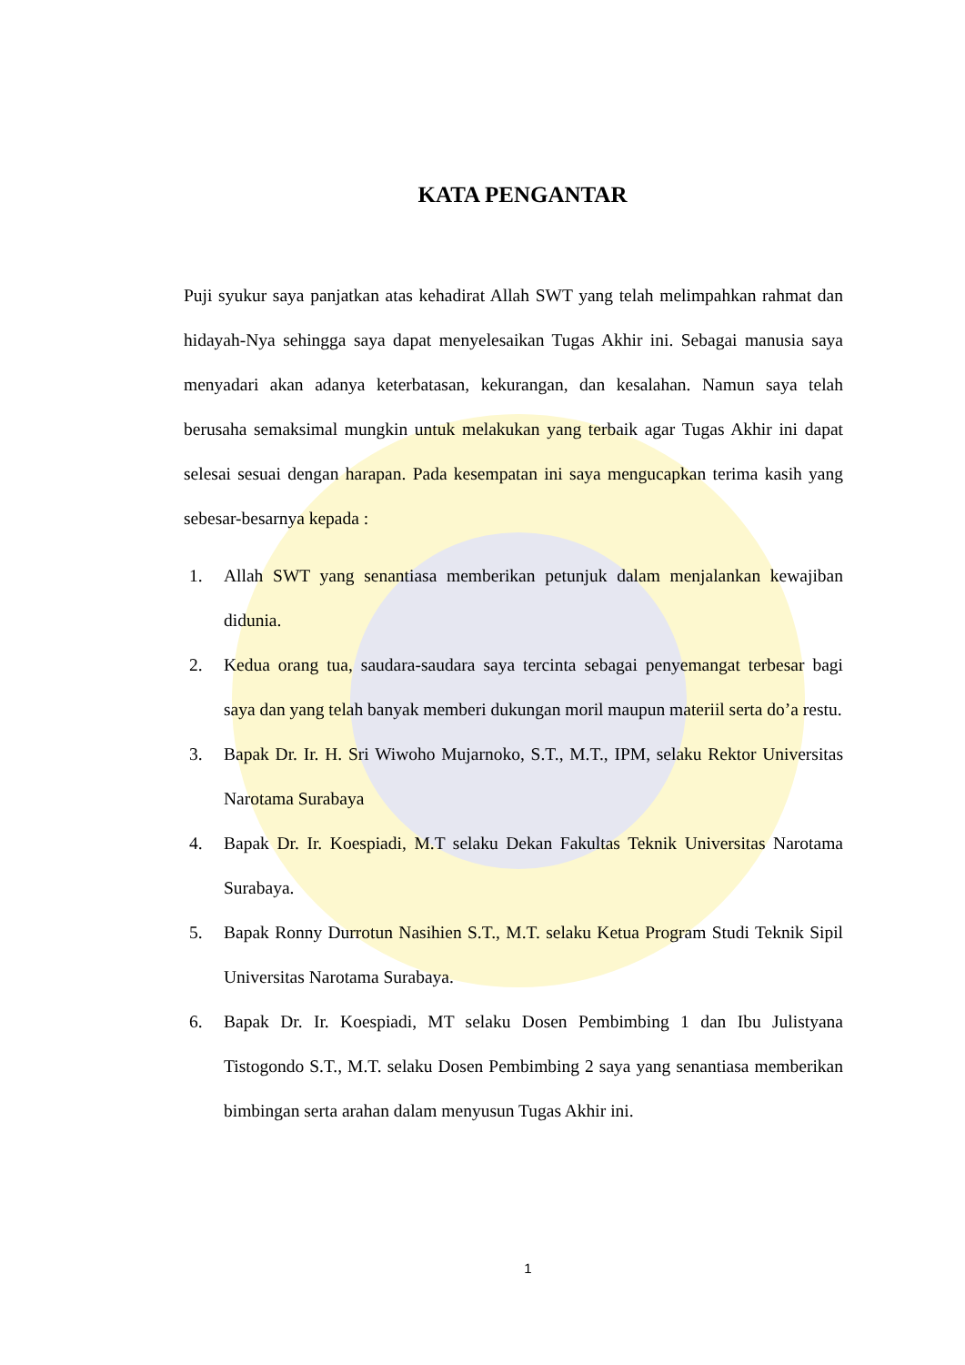KATA PENGANTAR
Puji syukur saya panjatkan atas kehadirat Allah SWT yang telah melimpahkan rahmat dan hidayah-Nya sehingga saya dapat menyelesaikan Tugas Akhir ini. Sebagai manusia saya menyadari akan adanya keterbatasan, kekurangan, dan kesalahan. Namun saya telah berusaha semaksimal mungkin untuk melakukan yang terbaik agar Tugas Akhir ini dapat selesai sesuai dengan harapan. Pada kesempatan ini saya mengucapkan terima kasih yang sebesar-besarnya kepada :
1. Allah SWT yang senantiasa memberikan petunjuk dalam menjalankan kewajiban didunia.
2. Kedua orang tua, saudara-saudara saya tercinta sebagai penyemangat terbesar bagi saya dan yang telah banyak memberi dukungan moril maupun materiil serta do’a restu.
3. Bapak Dr. Ir. H. Sri Wiwoho Mujarnoko, S.T., M.T., IPM, selaku Rektor Universitas Narotama Surabaya
4. Bapak Dr. Ir. Koespiadi, M.T selaku Dekan Fakultas Teknik Universitas Narotama Surabaya.
5. Bapak Ronny Durrotun Nasihien S.T., M.T. selaku Ketua Program Studi Teknik Sipil Universitas Narotama Surabaya.
6. Bapak Dr. Ir. Koespiadi, MT selaku Dosen Pembimbing 1 dan Ibu Julistyana Tistogondo S.T., M.T. selaku Dosen Pembimbing 2 saya yang senantiasa memberikan bimbingan serta arahan dalam menyusun Tugas Akhir ini.
1